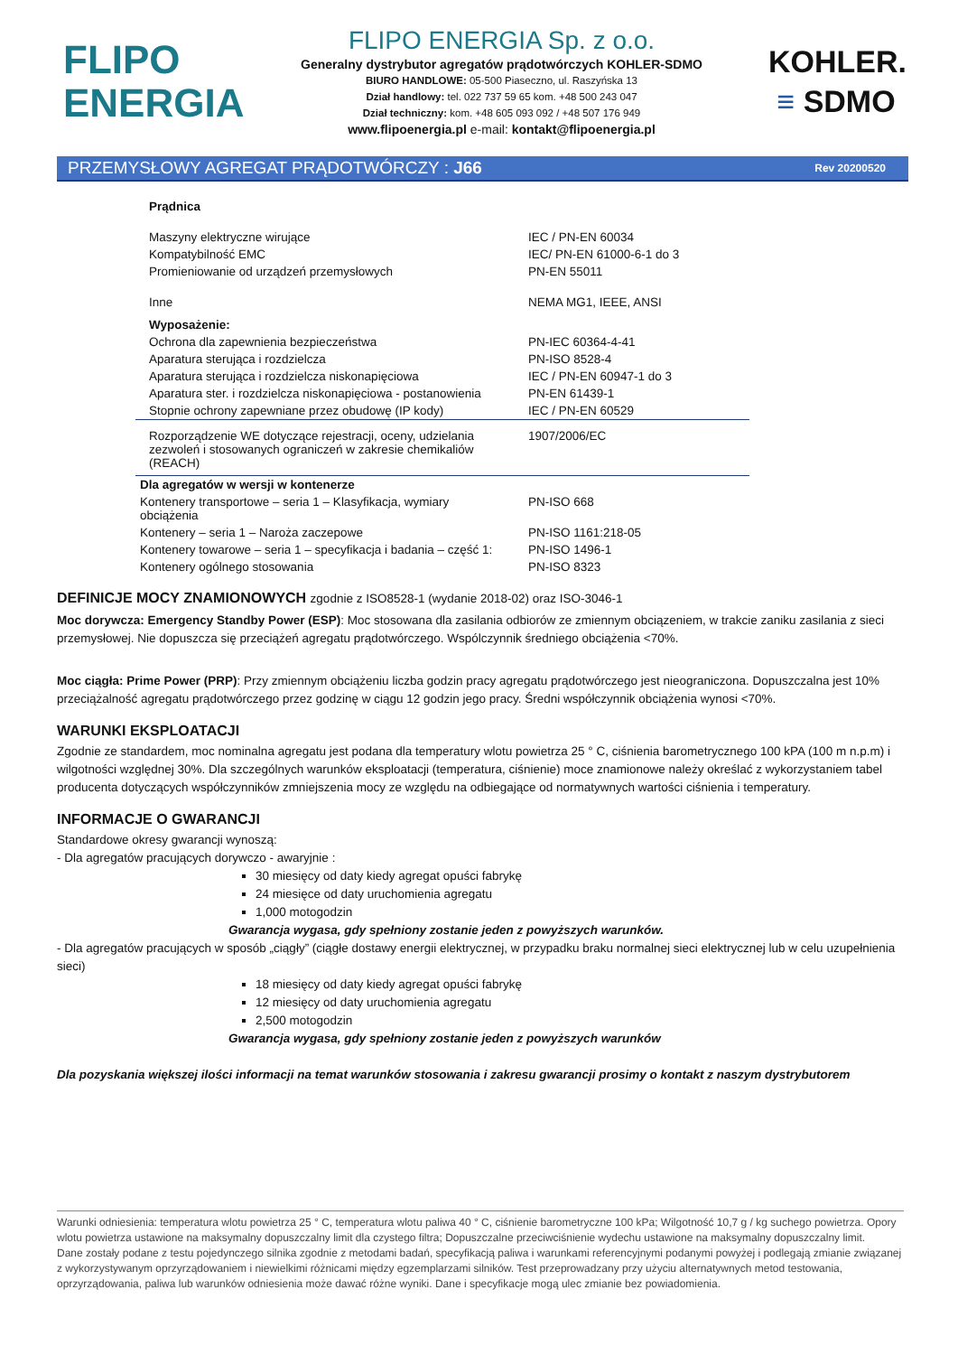FLIPO
ENERGIA
FLIPO ENERGIA Sp. z o.o.
Generalny dystrybutor agregatów prądotwórczych KOHLER-SDMO
BIURO HANDLOWE: 05-500 Piaseczno, ul. Raszyńska 13
Dział handlowy: tel. 022 737 59 65 kom. +48 500 243 047
Dział techniczny: kom. +48 605 093 092 / +48 507 176 949
www.flipoenergia.pl e-mail: kontakt@flipoenergia.pl
KOHLER.
≡ SDMO
PRZEMYSŁOWY AGREGAT PRĄDOTWÓRCZY : J66 Rev 20200520
| Prądnica | |
| Maszyny elektryczne wirujące | IEC / PN-EN 60034 |
| Kompatybilność EMC | IEC/ PN-EN 61000-6-1 do 3 |
| Promieniowanie od urządzeń przemysłowych | PN-EN 55011 |
| Inne | NEMA MG1, IEEE, ANSI |
| Wyposażenie: | |
| Ochrona dla zapewnienia bezpieczeństwa | PN-IEC 60364-4-41 |
| Aparatura sterująca i rozdzielcza | PN-ISO 8528-4 |
| Aparatura sterująca i rozdzielcza niskonapięciowa | IEC / PN-EN 60947-1 do 3 |
| Aparatura ster. i rozdzielcza niskonapięciowa - postanowienia | PN-EN 61439-1 |
| Stopnie ochrony zapewniane przez obudowę (IP kody) | IEC / PN-EN 60529 |
| Rozporządzenie WE dotyczące rejestracji, oceny, udzielania zezwoleń i stosowanych ograniczeń w zakresie chemikaliów (REACH) | 1907/2006/EC |
| Dla agregatów w wersji w kontenerze | |
| Kontenery transportowe – seria 1 – Klasyfikacja, wymiary obciążenia | PN-ISO 668 |
| Kontenery – seria 1 – Naroża zaczepowe | PN-ISO 1161:218-05 |
| Kontenery towarowe – seria 1 – specyfikacja i badania – część 1: | PN-ISO 1496-1 |
| Kontenery ogólnego stosowania | PN-ISO 8323 |
DEFINICJE MOCY ZNAMIONOWYCH zgodnie z ISO8528-1 (wydanie 2018-02) oraz ISO-3046-1
Moc dorywcza: Emergency Standby Power (ESP): Moc stosowana dla zasilania odbiorów ze zmiennym obciązeniem, w trakcie zaniku zasilania z sieci przemysłowej. Nie dopuszcza się przeciążeń agregatu prądotwórczego. Wspólczynnik średniego obciążenia <70%.
Moc ciągła: Prime Power (PRP): Przy zmiennym obciążeniu liczba godzin pracy agregatu prądotwórczego jest nieograniczona. Dopuszczalna jest 10% przeciążalność agregatu prądotwórczego przez godzinę w ciągu 12 godzin jego pracy. Średni współczynnik obciążenia wynosi <70%.
WARUNKI EKSPLOATACJI
Zgodnie ze standardem, moc nominalna agregatu jest podana dla temperatury wlotu powietrza 25 ° C, ciśnienia barometrycznego 100 kPA (100 m n.p.m) i wilgotności względnej 30%. Dla szczególnych warunków eksploatacji (temperatura, ciśnienie) moce znamionowe należy określać z wykorzystaniem tabel producenta dotyczących współczynników zmniejszenia mocy ze względu na odbiegające od normatywnych wartości ciśnienia i temperatury.
INFORMACJE O GWARANCJI
Standardowe okresy gwarancji wynoszą:
- Dla agregatów pracujących dorywczo - awaryjnie :
30 miesięcy od daty kiedy agregat opuści fabrykę
24 miesięce od daty uruchomienia agregatu
1,000 motogodzin
Gwarancja wygasa, gdy spełniony zostanie jeden z powyższych warunków.
- Dla agregatów pracujących w sposób „ciągły” (ciągłe dostawy energii elektrycznej, w przypadku braku normalnej sieci elektrycznej lub w celu uzupełnienia sieci)
18 miesięcy od daty kiedy agregat opuści fabrykę
12 miesięcy od daty uruchomienia agregatu
2,500 motogodzin
Gwarancja wygasa, gdy spełniony zostanie jeden z powyższych warunków
Dla pozyskania większej ilości informacji na temat warunków stosowania i zakresu gwarancji prosimy o kontakt z naszym dystrybutorem
Warunki odniesienia: temperatura wlotu powietrza 25 ° C, temperatura wlotu paliwa 40 ° C, ciśnienie barometryczne 100 kPa; Wilgotność 10,7 g / kg suchego powietrza. Opory wlotu powietrza ustawione na maksymalny dopuszczalny limit dla czystego filtra; Dopuszczalne przeciwciśnienie wydechu ustawione na maksymalny dopuszczalny limit.
Dane zostały podane z testu pojedynczego silnika zgodnie z metodami badań, specyfikacją paliwa i warunkami referencyjnymi podanymi powyżej i podlegają zmianie związanej z wykorzystywanym oprzyrządowaniem i niewielkimi różnicami między egzemplarzami silników. Test przeprowadzany przy użyciu alternatywnych metod testowania, oprzyrządowania, paliwa lub warunków odniesienia może dawać różne wyniki. Dane i specyfikacje mogą ulec zmianie bez powiadomienia.